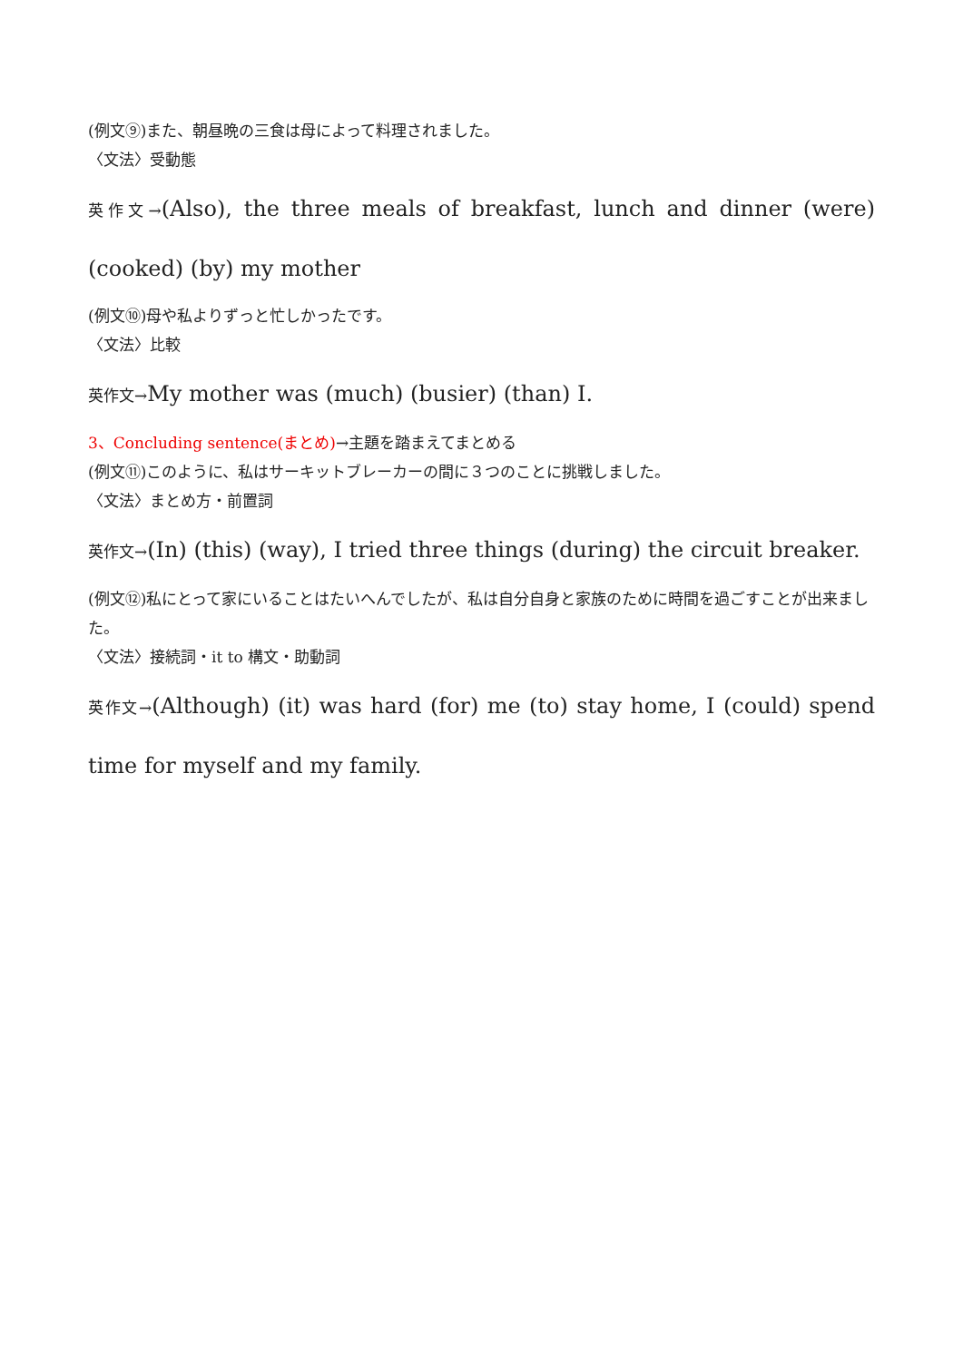(例文⑨)また、朝昼晩の三食は母によって料理されました。
〈文法〉受動態
英作文→(Also), the three meals of breakfast, lunch and dinner (were) (cooked) (by) my mother
(例文⑩)母や私よりずっと忙しかったです。
〈文法〉比較
英作文→My mother was (much) (busier) (than) I.
3、Concluding sentence(まとめ)→主題を踏まえてまとめる
(例文⑪)このように、私はサーキットブレーカーの間に３つのことに挑戦しました。
〈文法〉まとめ方・前置詞
英作文→(In) (this) (way), I tried three things (during) the circuit breaker.
(例文⑫)私にとって家にいることはたいへんでしたが、私は自分自身と家族のために時間を過ごすことが出来ました。
〈文法〉接続詞・it to 構文・助動詞
英作文→(Although) (it) was hard (for) me (to) stay home, I (could) spend time for myself and my family.